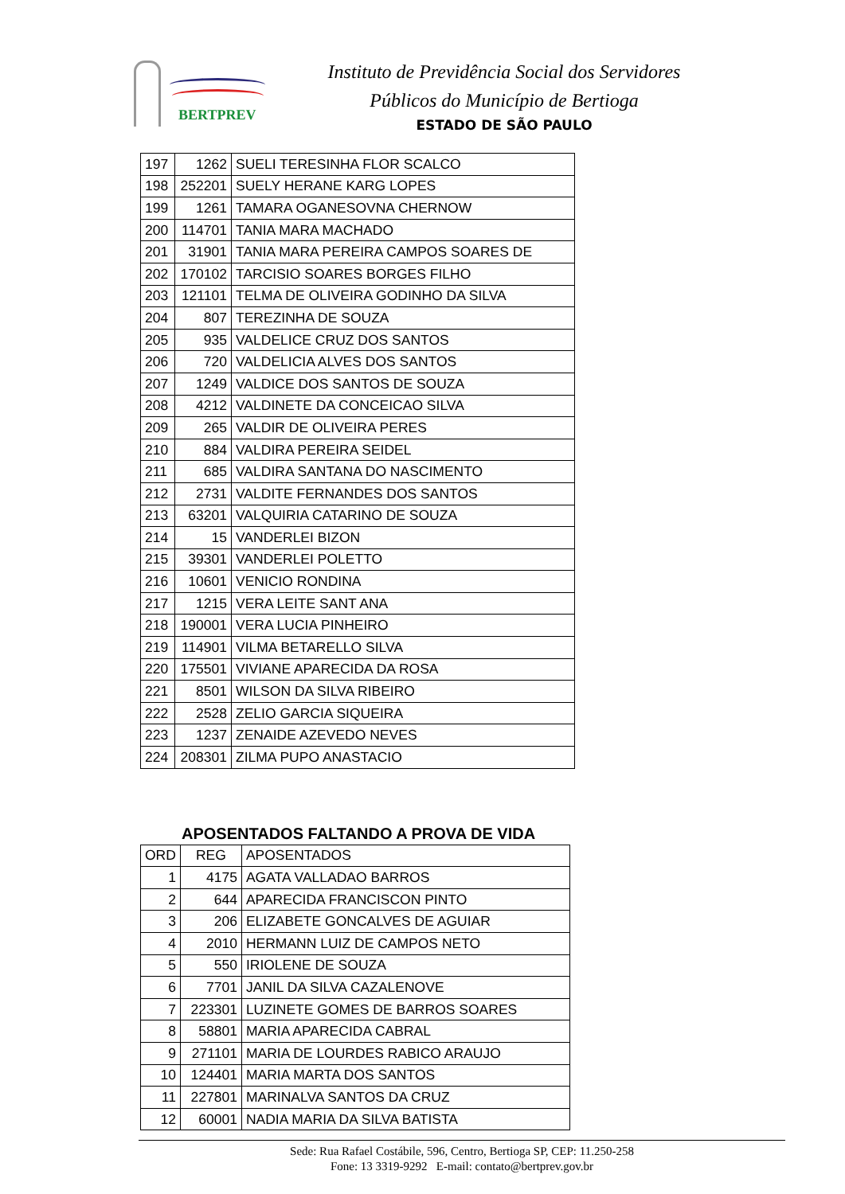BERTPREV
Instituto de Previdência Social dos Servidores
Públicos do Município de Bertioga
ESTADO DE SÃO PAULO
| 197 | 1262 | SUELI TERESINHA FLOR SCALCO |
| 198 | 252201 | SUELY HERANE KARG LOPES |
| 199 | 1261 | TAMARA OGANESOVNA CHERNOW |
| 200 | 114701 | TANIA MARA MACHADO |
| 201 | 31901 | TANIA MARA PEREIRA CAMPOS SOARES DE |
| 202 | 170102 | TARCISIO SOARES BORGES FILHO |
| 203 | 121101 | TELMA DE OLIVEIRA GODINHO DA SILVA |
| 204 | 807 | TEREZINHA DE SOUZA |
| 205 | 935 | VALDELICE CRUZ DOS SANTOS |
| 206 | 720 | VALDELICIA ALVES DOS SANTOS |
| 207 | 1249 | VALDICE DOS SANTOS DE SOUZA |
| 208 | 4212 | VALDINETE DA CONCEICAO SILVA |
| 209 | 265 | VALDIR DE OLIVEIRA PERES |
| 210 | 884 | VALDIRA PEREIRA SEIDEL |
| 211 | 685 | VALDIRA SANTANA DO NASCIMENTO |
| 212 | 2731 | VALDITE FERNANDES DOS SANTOS |
| 213 | 63201 | VALQUIRIA CATARINO DE SOUZA |
| 214 | 15 | VANDERLEI BIZON |
| 215 | 39301 | VANDERLEI POLETTO |
| 216 | 10601 | VENICIO RONDINA |
| 217 | 1215 | VERA LEITE SANT ANA |
| 218 | 190001 | VERA LUCIA PINHEIRO |
| 219 | 114901 | VILMA BETARELLO SILVA |
| 220 | 175501 | VIVIANE APARECIDA DA ROSA |
| 221 | 8501 | WILSON DA SILVA RIBEIRO |
| 222 | 2528 | ZELIO GARCIA SIQUEIRA |
| 223 | 1237 | ZENAIDE AZEVEDO NEVES |
| 224 | 208301 | ZILMA PUPO ANASTACIO |
APOSENTADOS FALTANDO A PROVA DE VIDA
| ORD | REG | APOSENTADOS |
| --- | --- | --- |
| 1 | 4175 | AGATA VALLADAO BARROS |
| 2 | 644 | APARECIDA FRANCISCON PINTO |
| 3 | 206 | ELIZABETE GONCALVES DE AGUIAR |
| 4 | 2010 | HERMANN LUIZ DE CAMPOS NETO |
| 5 | 550 | IRIOLENE DE SOUZA |
| 6 | 7701 | JANIL DA SILVA CAZALENOVE |
| 7 | 223301 | LUZINETE GOMES DE BARROS SOARES |
| 8 | 58801 | MARIA APARECIDA CABRAL |
| 9 | 271101 | MARIA DE LOURDES RABICO ARAUJO |
| 10 | 124401 | MARIA MARTA DOS SANTOS |
| 11 | 227801 | MARINALVA SANTOS DA CRUZ |
| 12 | 60001 | NADIA MARIA DA SILVA BATISTA |
Sede: Rua Rafael Costábile, 596, Centro, Bertioga SP, CEP: 11.250-258
Fone: 13 3319-9292 E-mail: contato@bertprev.gov.br